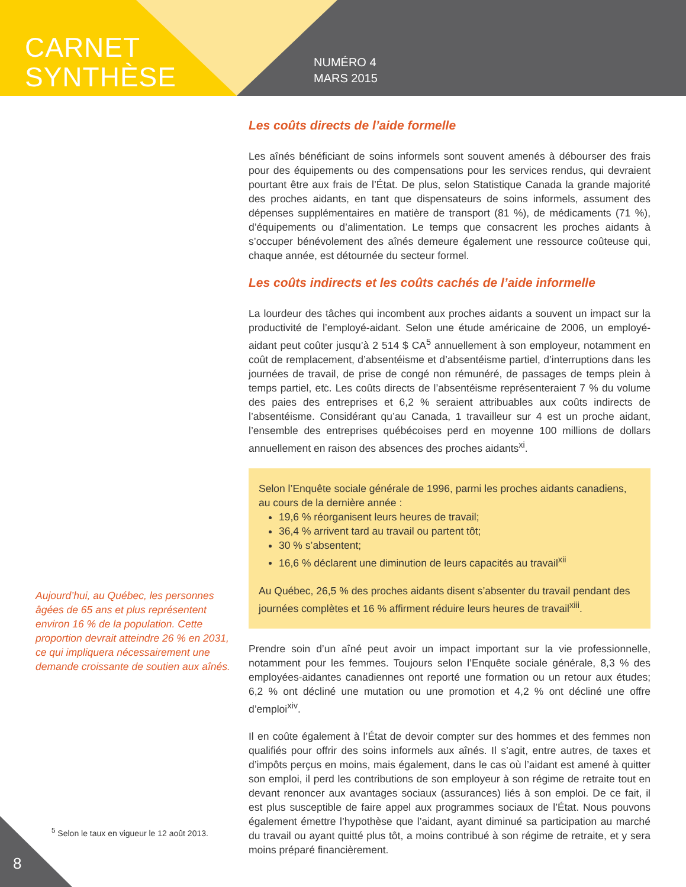CARNET
SYNTHÈSE
NUMÉRO 4
MARS 2015
Les coûts directs de l’aide formelle
Les aînés bénéficiant de soins informels sont souvent amenés à débourser des frais pour des équipements ou des compensations pour les services rendus, qui devraient pourtant être aux frais de l’État. De plus, selon Statistique Canada la grande majorité des proches aidants, en tant que dispensateurs de soins informels, assument des dépenses supplémentaires en matière de transport (81 %), de médicaments (71 %), d’équipements ou d’alimentation. Le temps que consacrent les proches aidants à s’occuper bénévolement des aînés demeure également une ressource coûteuse qui, chaque année, est détournée du secteur formel.
Les coûts indirects et les coûts cachés de l’aide informelle
La lourdeur des tâches qui incombent aux proches aidants a souvent un impact sur la productivité de l’employé-aidant. Selon une étude américaine de 2006, un employé-aidant peut coûter jusqu’à 2 514 $ CA<sup>5</sup> annuellement à son employeur, notamment en coût de remplacement, d’absentéisme et d’absentéisme partiel, d’interruptions dans les journées de travail, de prise de congé non rémunéré, de passages de temps plein à temps partiel, etc. Les coûts directs de l’absentéisme représenteraient 7 % du volume des paies des entreprises et 6,2 % seraient attribuables aux coûts indirects de l’absentéisme. Considérant qu’au Canada, 1 travailleur sur 4 est un proche aidant, l’ensemble des entreprises québécoises perd en moyenne 100 millions de dollars annuellement en raison des absences des proches aidants<sup>xi</sup>.
Selon l’Enquête sociale générale de 1996, parmi les proches aidants canadiens, au cours de la dernière année :
19,6 % réorganisent leurs heures de travail;
36,4 % arrivent tard au travail ou partent tôt;
30 % s’absentent;
16,6 % déclarent une diminution de leurs capacités au travail<sup>xii</sup>
Au Québec, 26,5 % des proches aidants disent s’absenter du travail pendant des journées complètes et 16 % affirment réduire leurs heures de travail<sup>xiii</sup>.
Prendre soin d’un aîné peut avoir un impact important sur la vie professionnelle, notamment pour les femmes. Toujours selon l’Enquête sociale générale, 8,3 % des employées-aidantes canadiennes ont reporté une formation ou un retour aux études; 6,2 % ont décliné une mutation ou une promotion et 4,2 % ont décliné une offre d’emploi<sup>xiv</sup>.
Il en coûte également à l’État de devoir compter sur des hommes et des femmes non qualifiés pour offrir des soins informels aux aînés. Il s’agit, entre autres, de taxes et d’impôts perçus en moins, mais également, dans le cas où l’aidant est amené à quitter son emploi, il perd les contributions de son employeur à son régime de retraite tout en devant renoncer aux avantages sociaux (assurances) liés à son emploi. De ce fait, il est plus susceptible de faire appel aux programmes sociaux de l’État. Nous pouvons également émettre l’hypothèse que l’aidant, ayant diminué sa participation au marché du travail ou ayant quitté plus tôt, a moins contribué à son régime de retraite, et y sera moins préparé financièrement.
Aujourd’hui, au Québec, les personnes âgées de 65 ans et plus représentent environ 16 % de la population. Cette proportion devrait atteindre 26 % en 2031, ce qui impliquera nécessairement une demande croissante de soutien aux aînés.
<sup>5</sup> Selon le taux en vigueur le 12 août 2013.
8